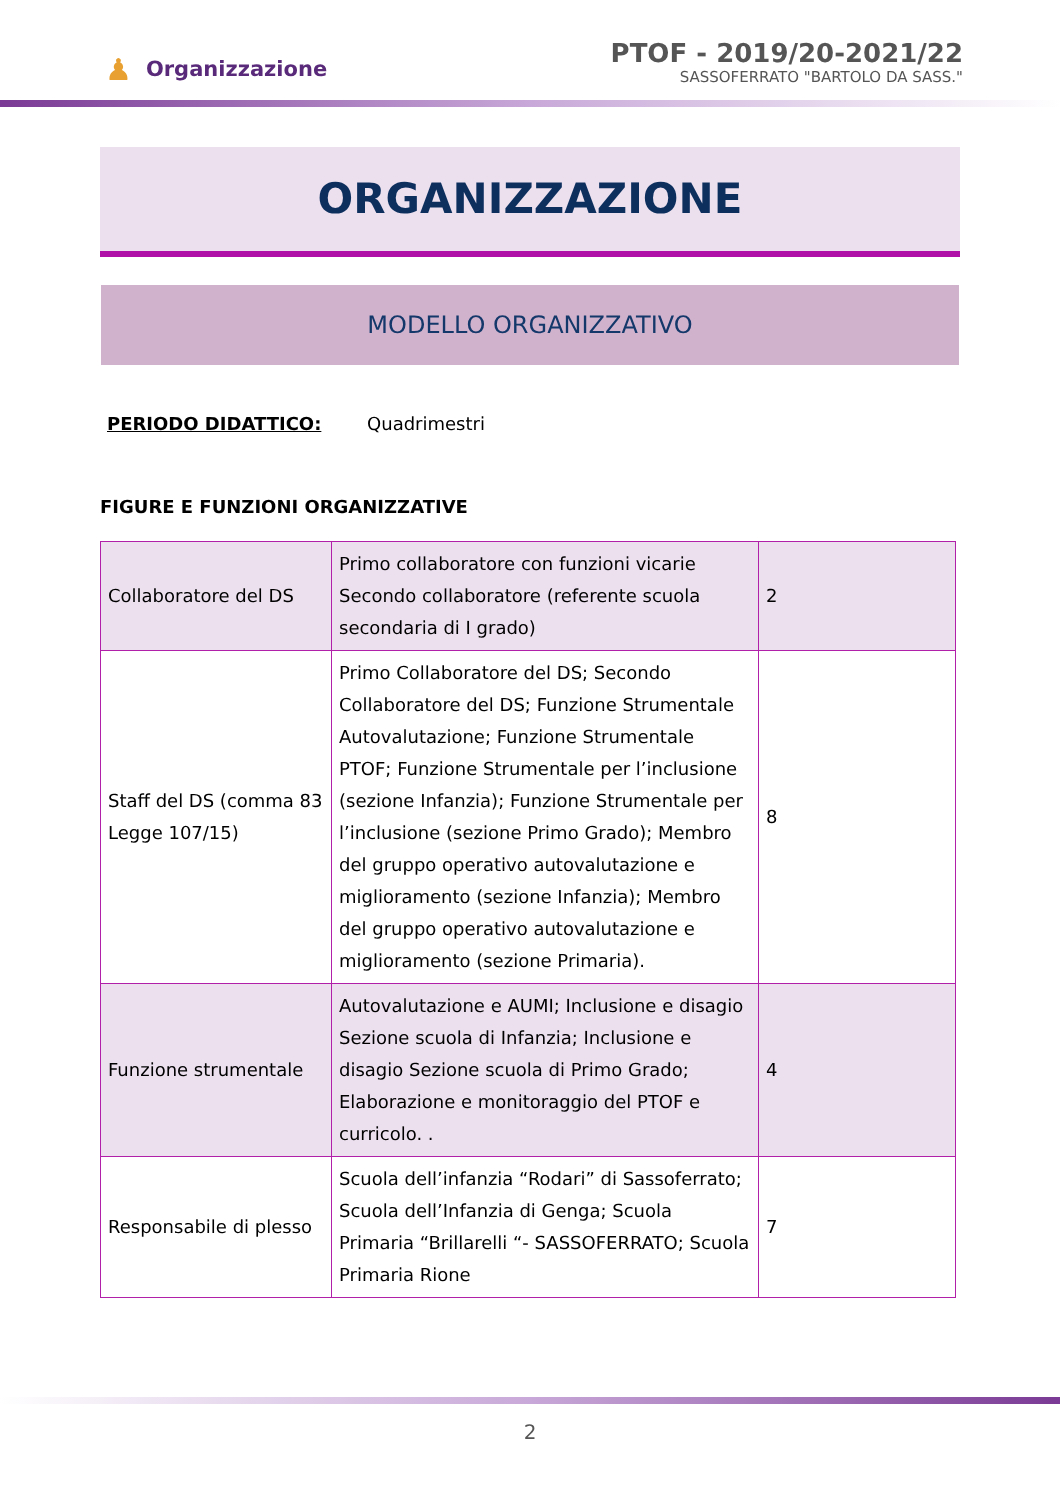♟ Organizzazione
PTOF - 2019/20-2021/22
SASSOFERRATO "BARTOLO DA SASS."
ORGANIZZAZIONE
MODELLO ORGANIZZATIVO
PERIODO DIDATTICO: Quadrimestri
FIGURE E FUNZIONI ORGANIZZATIVE
| Collaboratore del DS | Primo collaboratore con funzioni vicarie Secondo collaboratore (referente scuola secondaria di I grado) | 2 |
| Staff del DS (comma 83 Legge 107/15) | Primo Collaboratore del DS; Secondo Collaboratore del DS; Funzione Strumentale Autovalutazione; Funzione Strumentale PTOF; Funzione Strumentale per l’inclusione (sezione Infanzia); Funzione Strumentale per l’inclusione (sezione Primo Grado); Membro del gruppo operativo autovalutazione e miglioramento (sezione Infanzia); Membro del gruppo operativo autovalutazione e miglioramento (sezione Primaria). | 8 |
| Funzione strumentale | Autovalutazione e AUMI; Inclusione e disagio Sezione scuola di Infanzia; Inclusione e disagio Sezione scuola di Primo Grado; Elaborazione e monitoraggio del PTOF e curricolo. . | 4 |
| Responsabile di plesso | Scuola dell’infanzia “Rodari” di Sassoferrato; Scuola dell’Infanzia di Genga; Scuola Primaria “Brillarelli “- SASSOFERRATO; Scuola Primaria Rione | 7 |
2